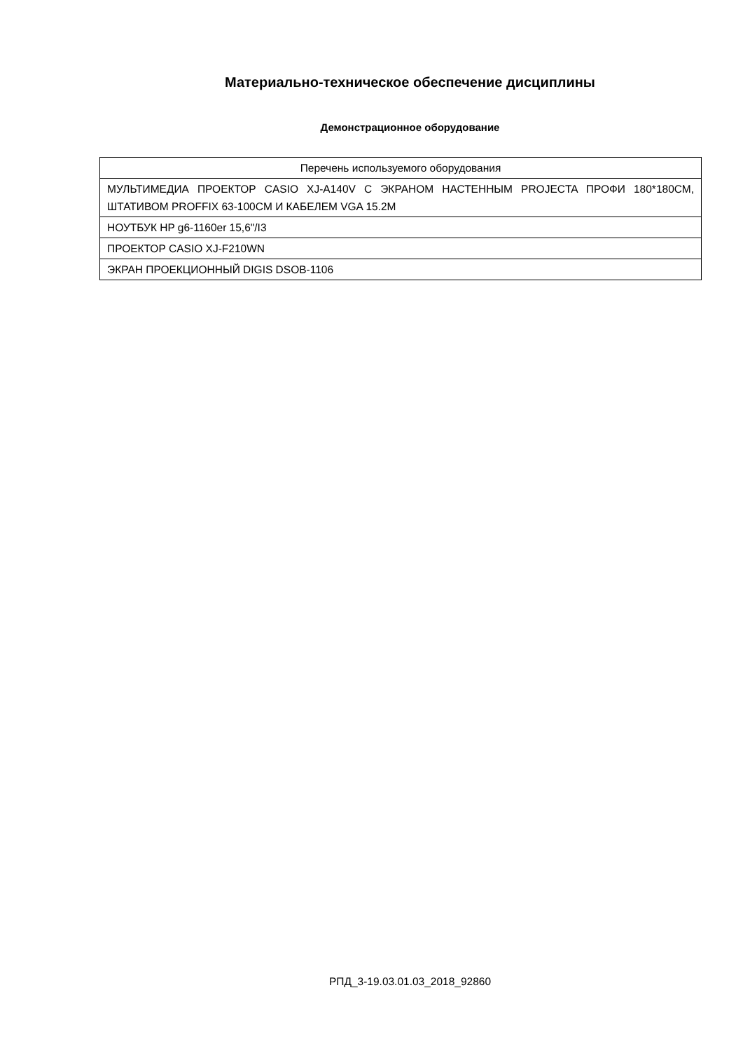Материально-техническое обеспечение дисциплины
Демонстрационное оборудование
| Перечень используемого оборудования |
| --- |
| МУЛЬТИМЕДИА ПРОЕКТОР CASIO XJ-A140V С ЭКРАНОМ НАСТЕННЫМ PROJECTA ПРОФИ 180*180СМ, ШТАТИВОМ PROFFIX 63-100CM И КАБЕЛЕМ VGA 15.2M |
| НОУТБУК HP g6-1160er 15,6"/I3 |
| ПРОЕКТОР CASIO XJ-F210WN |
| ЭКРАН ПРОЕКЦИОННЫЙ DIGIS DSOB-1106 |
РПД_3-19.03.01.03_2018_92860